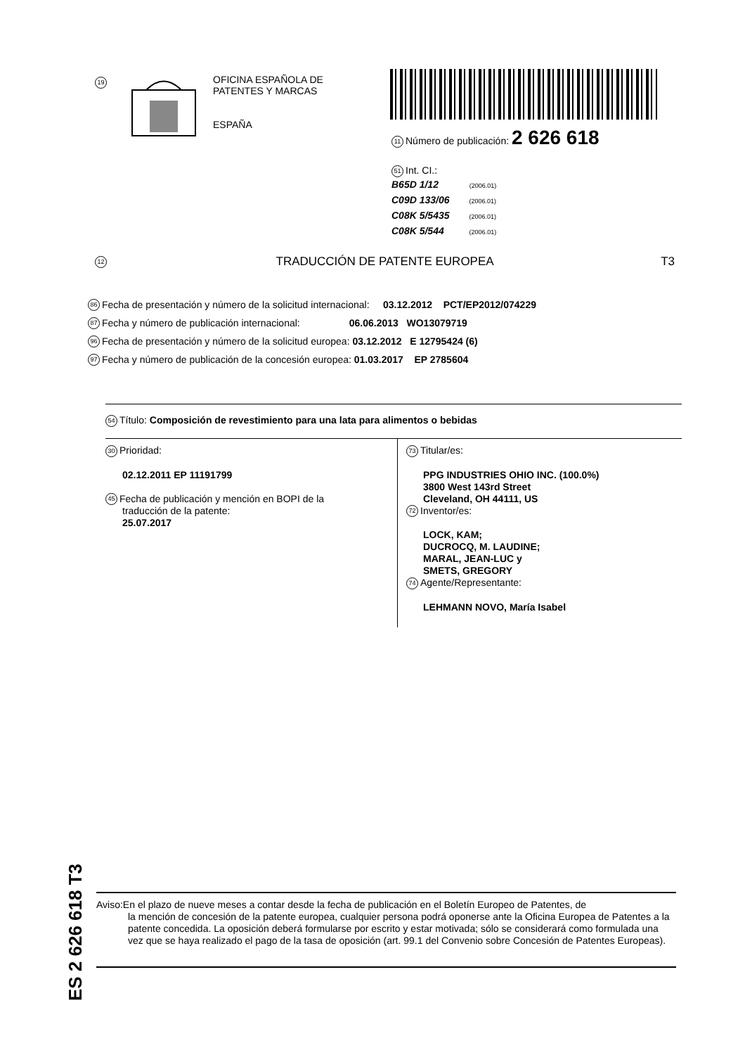19
OFICINA ESPAÑOLA DE
PATENTES Y MARCAS
ESPAÑA
11 Número de publicación: 2 626 618
51 Int. CI.:
B65D 1/12 (2006.01)
C09D 133/06 (2006.01)
C08K 5/5435 (2006.01)
C08K 5/544 (2006.01)
12 TRADUCCIÓN DE PATENTE EUROPEA T3
86 Fecha de presentación y número de la solicitud internacional: 03.12.2012 PCT/EP2012/074229
87 Fecha y número de publicación internacional: 06.06.2013 WO13079719
96 Fecha de presentación y número de la solicitud europea: 03.12.2012 E 12795424 (6)
97 Fecha y número de publicación de la concesión europea: 01.03.2017 EP 2785604
54 Título: Composición de revestimiento para una lata para alimentos o bebidas
30 Prioridad:
02.12.2011 EP 11191799
45 Fecha de publicación y mención en BOPI de la
traducción de la patente:
25.07.2017
73 Titular/es:
PPG INDUSTRIES OHIO INC. (100.0%)
3800 West 143rd Street
Cleveland, OH 44111, US
72 Inventor/es:
LOCK, KAM;
DUCROCQ, M. LAUDINE;
MARAL, JEAN-LUC y
SMETS, GREGORY
74 Agente/Representante:
LEHMANN NOVO, María Isabel
ES 2 626 618 T3
Aviso:En el plazo de nueve meses a contar desde la fecha de publicación en el Boletín Europeo de Patentes, de
la mención de concesión de la patente europea, cualquier persona podrá oponerse ante la Oficina Europea de Patentes a la patente concedida. La oposición deberá formularse por escrito y estar motivada; sólo se considerará como formulada una vez que se haya realizado el pago de la tasa de oposición (art. 99.1 del Convenio sobre Concesión de Patentes Europeas).